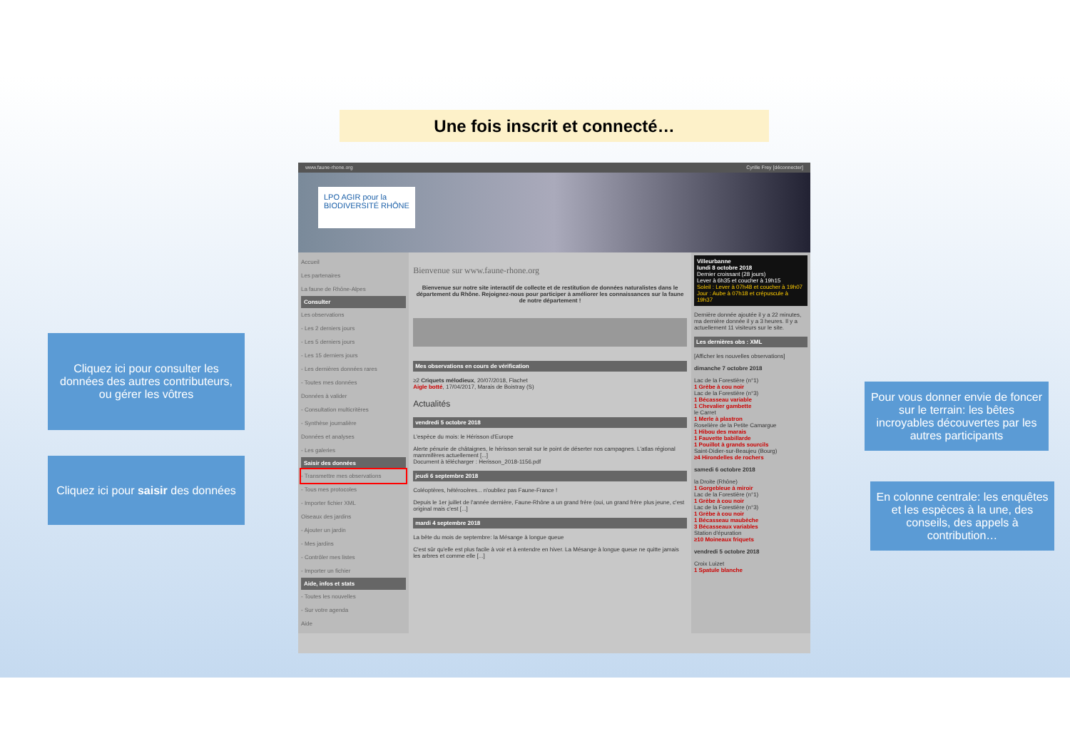Une fois inscrit et connecté…
Cliquez ici pour consulter les données des autres contributeurs, ou gérer les vôtres
Cliquez ici pour saisir des données
Pour vous donner envie de foncer sur le terrain: les bêtes incroyables découvertes par les autres participants
En colonne centrale: les enquêtes et les espèces à la une, des conseils, des appels à contribution…
www.faune-rhone.org Cyrille Frey [déconnecter]
LPO AGIR pour la BIODIVERSITÉ RHÔNE
Accueil
Les partenaires
La faune de Rhône-Alpes
Consulter
Les observations
- Les 2 derniers jours
- Les 5 derniers jours
- Les 15 derniers jours
- Les dernières données rares
- Toutes mes données
Données à valider
- Consultation multicritères
- Synthèse journalière
Données et analyses
- Les galeries
Saisir des données
- Transmettre mes observations
- Tous mes protocoles
- Importer fichier XML
Oiseaux des jardins
- Ajouter un jardin
- Mes jardins
- Contrôler mes listes
- Importer un fichier
Aide, infos et stats
- Toutes les nouvelles
- Sur votre agenda
Aide
Bienvenue sur www.faune-rhone.org
Bienvenue sur notre site interactif de collecte et de restitution de données naturalistes dans le département du Rhône. Rejoignez-nous pour participer à améliorer les connaissances sur la faune de notre département !
Mes observations en cours de vérification
≥2 Criquets mélodieux, 20/07/2018, Flachet
Aigle botté, 17/04/2017, Marais de Boistray (S)
Actualités
vendredi 5 octobre 2018
L'espèce du mois: le Hérisson d'Europe
Alerte pénurie de châtaignes, le hérisson serait sur le point de déserter nos campagnes. L'atlas régional mammifères actuellement [...]
Document à télécharger : Herisson_2018-1156.pdf
jeudi 6 septembre 2018
Coléoptères, hétérocères... n'oubliez pas Faune-France !
Depuis le 1er juillet de l'année dernière, Faune-Rhône a un grand frère (oui, un grand frère plus jeune, c'est original mais c'est [...]
mardi 4 septembre 2018
La bête du mois de septembre: la Mésange à longue queue
C'est sûr qu'elle est plus facile à voir et à entendre en hiver. La Mésange à longue queue ne quitte jamais les arbres et comme elle [...]
Villeurbanne
lundi 8 octobre 2018
Dernier croissant (28 jours)
Lever à 6h35 et coucher à 19h15
Soleil : Lever à 07h48 et coucher à 19h07
Jour : Aube à 07h18 et crépuscule à 19h37
Dernière donnée ajoutée il y a 22 minutes, ma dernière donnée il y a 3 heures. Il y a actuellement 11 visiteurs sur le site.
Les dernières obs : XML
[Afficher les nouvelles observations]
dimanche 7 octobre 2018
Lac de la Forestière (n°1)
1 Grèbe à cou noir
Lac de la Forestière (n°3)
1 Bécasseau variable
1 Chevalier gambette
le Carret
1 Merle à plastron
Roselière de la Petite Camargue
1 Hibou des marais
1 Fauvette babillarde
1 Pouillot à grands sourcils
Saint-Didier-sur-Beaujeu (Bourg)
≥4 Hirondelles de rochers
samedi 6 octobre 2018
la Droite (Rhône)
1 Gorgebleue à miroir
Lac de la Forestière (n°1)
1 Grèbe à cou noir
Lac de la Forestière (n°3)
1 Grèbe à cou noir
1 Bécasseau maubèche
3 Bécasseaux variables
Station d'épuration
≥10 Moineaux friquets
vendredi 5 octobre 2018
Croix Luizet
1 Spatule blanche